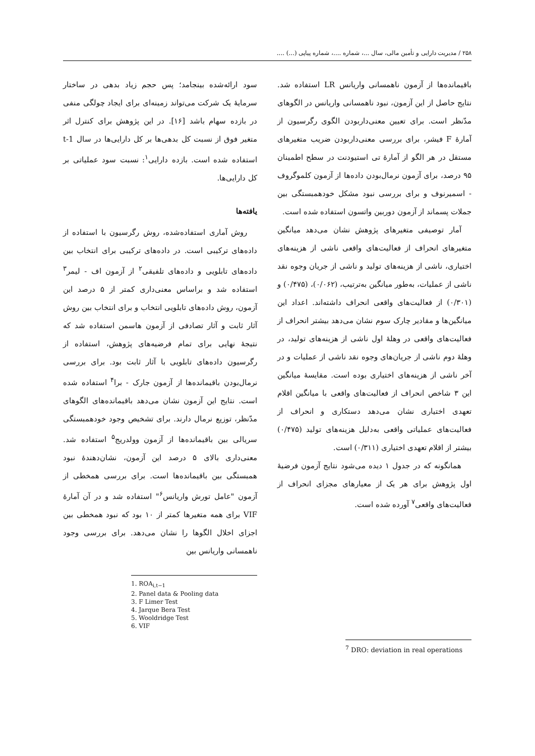۲۵۸ / مدیریت دارایی و تأمین مالی، سال ...، شماره ....، شماره پیاپی (...) ....
سود ارائه‌شده بینجامد؛ پس حجم زیاد بدهی در ساختار سرمایهٔ یک شرکت می‌تواند زمینه‌ای برای ایجاد چولگی منفی در بازده سهام باشد [۱۶]. در این پژوهش برای کنترل اثر متغیر فوق از نسبت کل بدهی‌ها بر کل دارایی‌ها در سال t-1 استفاده شده است. بازده دارایی<sup>۱</sup>: نسبت سود عملیاتی بر کل دارایی‌ها.
یافته‌ها
روش آماری استفاده‌شده، روش رگرسیون با استفاده از داده‌های ترکیبی است. در داده‌های ترکیبی برای انتخاب بین داده‌های تابلویی و داده‌های تلفیقی<sup>۲</sup> از آزمون اف - لیمر<sup>۳</sup> استفاده شد و براساس معنی‌داری کمتر از ۵ درصد این آزمون، روش داده‌های تابلویی انتخاب و برای انتخاب بین روش آثار ثابت و آثار تصادفی از آزمون هاسمن استفاده شد که نتیجهٔ نهایی برای تمام فرضیه‌های پژوهش، استفاده از رگرسیون داده‌های تابلویی با آثار ثابت بود. برای بررسی نرمال‌بودن باقیمانده‌ها از آزمون جارک - برا<sup>۴</sup> استفاده شده است. نتایج این آزمون نشان می‌دهد باقیمانده‌های الگوهای مدّنظر، توزیع نرمال دارند. برای تشخیص وجود خودهمبستگی سریالی بین باقیمانده‌ها از آزمون وولدریج<sup>۵</sup> استفاده شد. معنی‌داری بالای ۵ درصد این آزمون، نشان‌دهندهٔ نبود همبستگی بین باقیمانده‌ها است. برای بررسی همخطی از آزمون "عامل تورش واریانس<sup>۶</sup>" استفاده شد و در آن آمارهٔ VIF برای همه متغیرها کمتر از ۱۰ بود که نبود همخطی بین اجزای اخلال الگوها را نشان می‌دهد. برای بررسی وجود ناهمسانی واریانس بین
1. ROA<sub>i,t−1</sub>
2. Panel data & Pooling data
3. F Limer Test
4. Jarque Bera Test
5. Wooldridge Test
6. VIF
باقیمانده‌ها از آزمون ناهمسانی واریانس LR استفاده شد. نتایج حاصل از این آزمون، نبود ناهمسانی واریانس در الگوهای مدّنظر است. برای تعیین معنی‌داربودن الگوی رگرسیون از آمارهٔ F فیشر، برای بررسی معنی‌داربودن ضریب متغیرهای مستقل در هر الگو از آمارهٔ تی استیودنت در سطح اطمینان ۹۵ درصد، برای آزمون نرمال‌بودن داده‌ها از آزمون کلموگروف - اسمیرنوف و برای بررسی نبود مشکل خودهمبستگی بین جملات پسماند از آزمون دوربین واتسون استفاده شده است.
آمار توصیفی متغیرهای پژوهش نشان می‌دهد میانگین متغیرهای انحراف از فعالیت‌های واقعی ناشی از هزینه‌های اختیاری، ناشی از هزینه‌های تولید و ناشی از جریان وجوه نقد ناشی از عملیات، به‌طور میانگین به‌ترتیب، (۰/۰۶۲)، (۰/۴۷۵) و (۰/۳۰۱) از فعالیت‌های واقعی انحراف داشته‌اند. اعداد این میانگین‌ها و مقادیر چارک سوم نشان می‌دهد بیشتر انحراف از فعالیت‌های واقعی در وهلهٔ اول ناشی از هزینه‌های تولید، در وهلهٔ دوم ناشی از جریان‌های وجوه نقد ناشی از عملیات و در آخر ناشی از هزینه‌های اختیاری بوده است. مقایسهٔ میانگین این ۳ شاخص انحراف از فعالیت‌های واقعی با میانگین اقلام تعهدی اختیاری نشان می‌دهد دستکاری و انحراف از فعالیت‌های عملیاتی واقعی به‌دلیل هزینه‌های تولید (۰/۴۷۵) بیشتر از اقلام تعهدی اختیاری (۰/۳۱۱) است.
همانگونه که در جدول ۱ دیده می‌شود نتایج آزمون فرضیهٔ اول پژوهش برای هر یک از معیارهای مجزای انحراف از فعالیت‌های واقعی<sup>۷</sup> آورده شده است.
<sup>7</sup> DRO: deviation in real operations